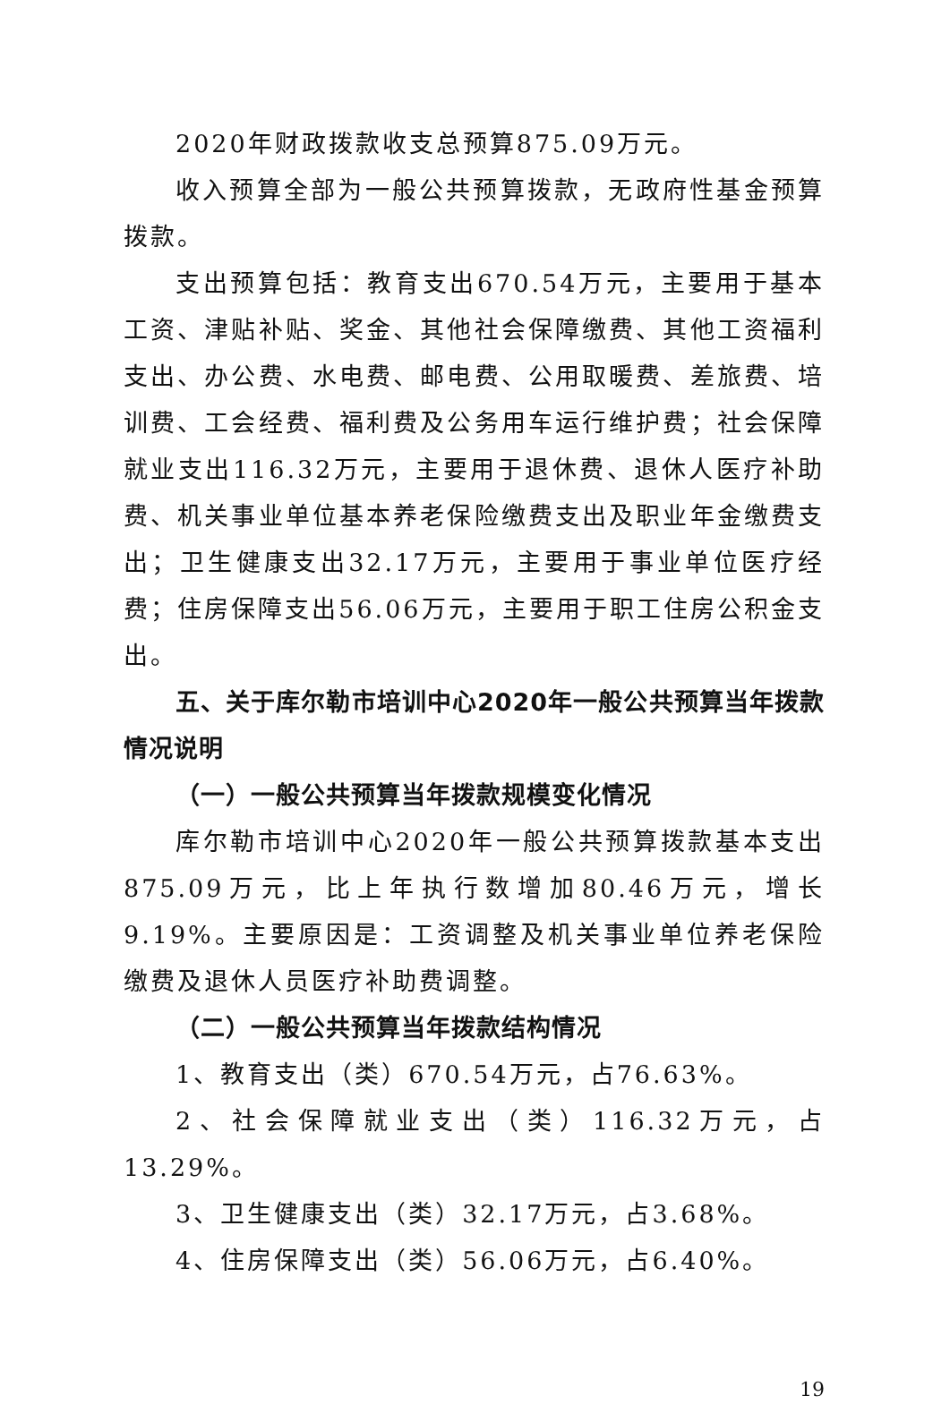2020年财政拨款收支总预算875.09万元。
收入预算全部为一般公共预算拨款，无政府性基金预算拨款。
支出预算包括：教育支出670.54万元，主要用于基本工资、津贴补贴、奖金、其他社会保障缴费、其他工资福利支出、办公费、水电费、邮电费、公用取暖费、差旅费、培训费、工会经费、福利费及公务用车运行维护费；社会保障就业支出116.32万元，主要用于退休费、退休人医疗补助费、机关事业单位基本养老保险缴费支出及职业年金缴费支出；卫生健康支出32.17万元，主要用于事业单位医疗经费；住房保障支出56.06万元，主要用于职工住房公积金支出。
五、关于库尔勒市培训中心2020年一般公共预算当年拨款情况说明
（一）一般公共预算当年拨款规模变化情况
库尔勒市培训中心2020年一般公共预算拨款基本支出875.09万元，比上年执行数增加80.46万元，增长9.19%。主要原因是：工资调整及机关事业单位养老保险缴费及退休人员医疗补助费调整。
（二）一般公共预算当年拨款结构情况
1、教育支出（类）670.54万元，占76.63%。
2、社会保障就业支出（类）116.32万元，占13.29%。
3、卫生健康支出（类）32.17万元，占3.68%。
4、住房保障支出（类）56.06万元，占6.40%。
19